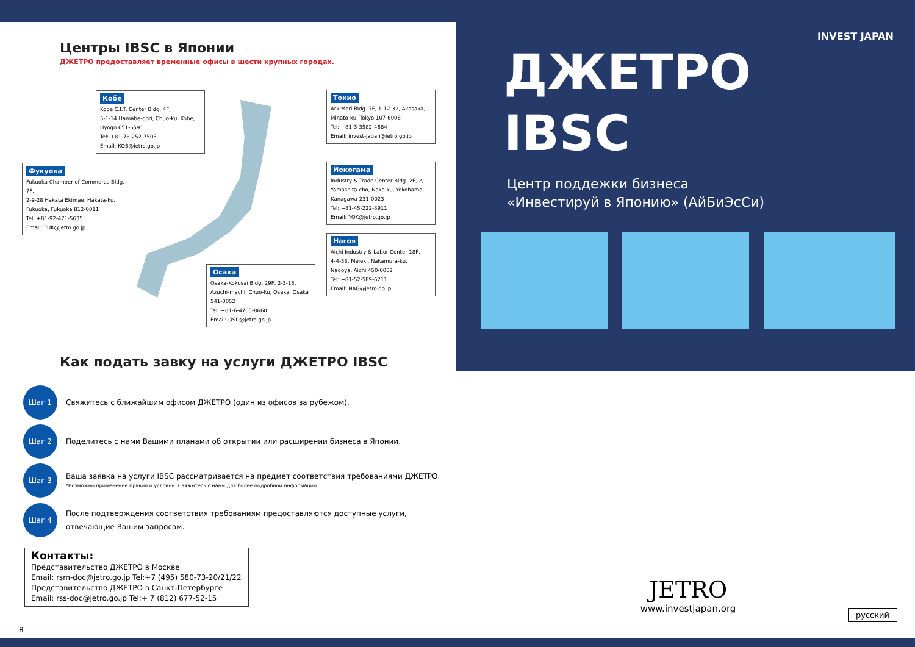Центры IBSC в Японии
ДЖЕТРО предоставляет временные офисы в шести крупных городах.
Кобе
Kobe C.I.T. Center Bldg. 4F,
5-1-14 Hamabe-dori, Chuo-ku, Kobe,
Hyogo 651-6591
Tel: +81-78-252-7505
Email: KOB@jetro.go.jp
Токио
Ark Mori Bldg. 7F, 1-12-32, Akasaka,
Minato-ku, Tokyo 107-6006
Tel: +81-3-3582-4684
Email: invest-japan@jetro.go.jp
Фукуока
Fukuoka Chamber of Commerce Bldg. 7F,
2-9-28 Hakata Ekimae, Hakata-ku,
Fukuoka, Fukuoka 812-0011
Tel: +81-92-471-5635
Email: FUK@jetro.go.jp
Йокогама
Industry & Trade Center Bldg. 2F, 2,
Yamashita-cho, Naka-ku, Yokohama,
Kanagawa 231-0023
Tel: +81-45-222-8911
Email: YOK@jetro.go.jp
Нагоя
Aichi Industry & Labor Center 18F,
4-4-38, Meieki, Nakamura-ku,
Nagoya, Aichi 450-0002
Tel: +81-52-589-6211
Email: NAG@jetro.go.jp
Осака
Osaka-Kokusai Bldg. 29F, 2-3-13,
Azuchi-machi, Chuo-ku, Osaka, Osaka
541-0052
Tel: +81-6-4705-8660
Email: OSD@jetro.go.jp
Как подать завку на услуги ДЖЕТРО IBSC
Шаг 1
Свяжитесь с ближайшим офисом ДЖЕТРО (один из офисов за рубежом).
Шаг 2
Поделитесь с нами Вашими планами об открытии или расширении бизнеса в Японии.
Шаг 3
Ваша заявка на услуги IBSC рассматривается на предмет соответствия требованиями ДЖЕТРО.
*Возможно применение правил и условий. Свяжитесь с нами для более подробной информации.
Шаг 4
После подтверждения соответствия требованиям предоставляются доступные услуги, отвечающие Вашим запросам.
Контакты:
Представительство ДЖЕТРО в Москве
Email: rsm-doc@jetro.go.jp Tel:+7 (495) 580-73-20/21/22
Представительство ДЖЕТРО в Санкт-Петербурге
Email: rss-doc@jetro.go.jp Tel:+ 7 (812) 677-52-15
8
INVEST JAPAN
ДЖЕТРО
IBSC
Центр поддежки бизнеса
«Инвестируй в Японию» (АйБиЭсСи)
JETRO
www.investjapan.org
русский